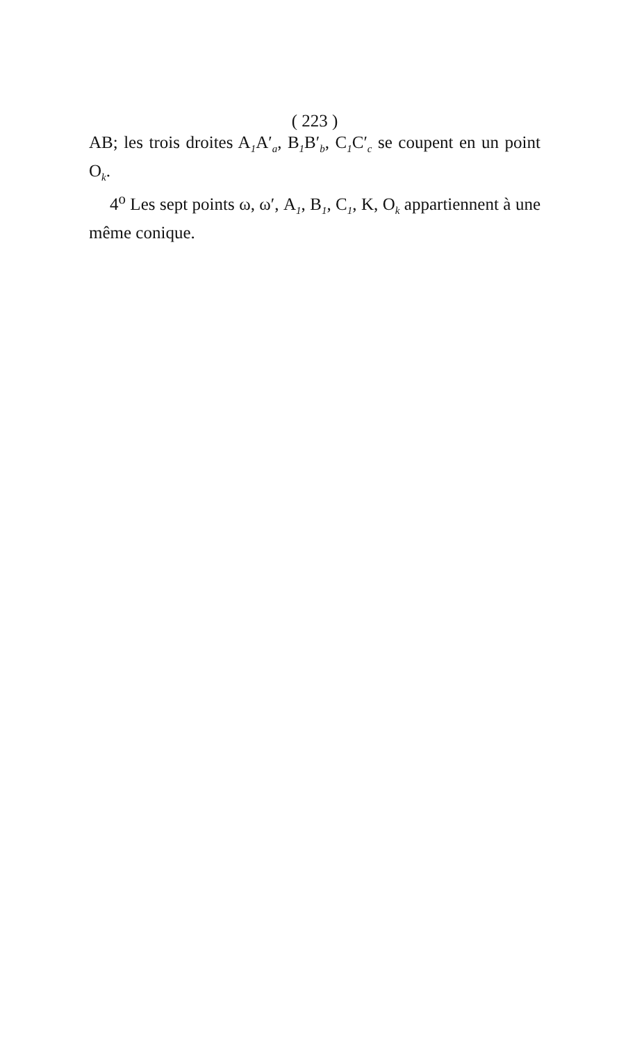( 223 )
AB; les trois droites A<sub>1</sub>A′<sub>a</sub>, B<sub>1</sub>B′<sub>b</sub>, C<sub>1</sub>C′<sub>c</sub> se coupent en un point O<sub>k</sub>.
4<sup>o</sup> Les sept points ω, ω′, A<sub>1</sub>, B<sub>1</sub>, C<sub>1</sub>, K, O<sub>k</sub> appartiennent à une même conique.